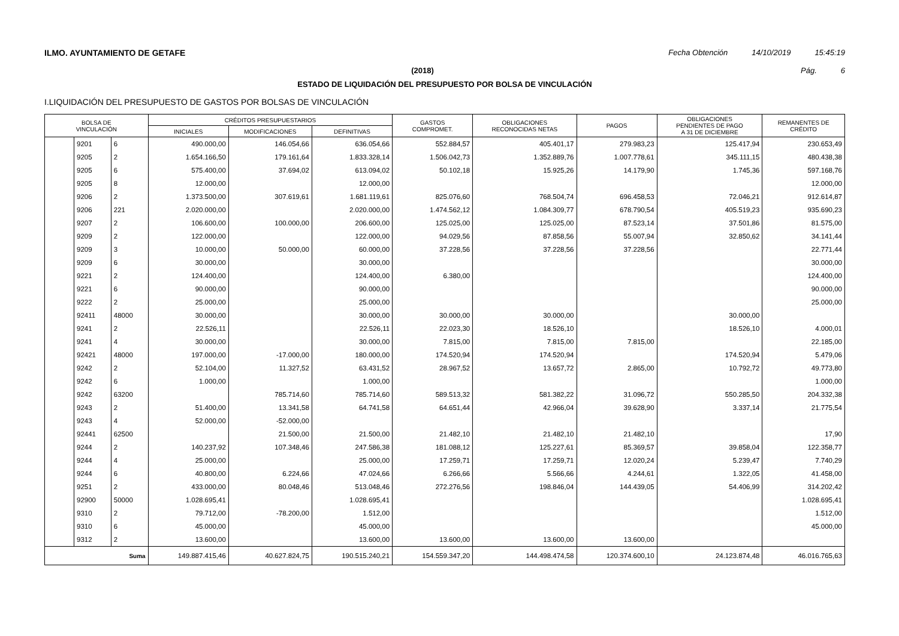ILMO. AYUNTAMIENTO DE GETAFE Fecha Obtención 14/10/2019 15:45:19
(2018) Pág. 6
ESTADO DE LIQUIDACIÓN DEL PRESUPUESTO POR BOLSA DE VINCULACIÓN
I.LIQUIDACIÓN DEL PRESUPUESTO DE GASTOS POR BOLSAS DE VINCULACIÓN
| BOLSA DE VINCULACIÓN | | | CRÉDITOS PRESUPUESTARIOS | | | GASTOS COMPROMET. | OBLIGACIONES RECONOCIDAS NETAS | PAGOS | OBLIGACIONES PENDIENTES DE PAGO A 31 DE DICIEMBRE | REMANENTES DE CRÉDITO |
| --- | --- | --- | --- | --- | --- | --- | --- | --- | --- | --- |
| | | | INICIALES | MODIFICACIONES | DEFINITIVAS | | | | | |
| | 9201 | 6 | 490.000,00 | 146.054,66 | 636.054,66 | 552.884,57 | 405.401,17 | 279.983,23 | 125.417,94 | 230.653,49 |
| | 9205 | 2 | 1.654.166,50 | 179.161,64 | 1.833.328,14 | 1.506.042,73 | 1.352.889,76 | 1.007.778,61 | 345.111,15 | 480.438,38 |
| | 9205 | 6 | 575.400,00 | 37.694,02 | 613.094,02 | 50.102,18 | 15.925,26 | 14.179,90 | 1.745,36 | 597.168,76 |
| | 9205 | 8 | 12.000,00 | | 12.000,00 | | | | | 12.000,00 |
| | 9206 | 2 | 1.373.500,00 | 307.619,61 | 1.681.119,61 | 825.076,60 | 768.504,74 | 696.458,53 | 72.046,21 | 912.614,87 |
| | 9206 | 221 | 2.020.000,00 | | 2.020.000,00 | 1.474.562,12 | 1.084.309,77 | 678.790,54 | 405.519,23 | 935.690,23 |
| | 9207 | 2 | 106.600,00 | 100.000,00 | 206.600,00 | 125.025,00 | 125.025,00 | 87.523,14 | 37.501,86 | 81.575,00 |
| | 9209 | 2 | 122.000,00 | | 122.000,00 | 94.029,56 | 87.858,56 | 55.007,94 | 32.850,62 | 34.141,44 |
| | 9209 | 3 | 10.000,00 | 50.000,00 | 60.000,00 | 37.228,56 | 37.228,56 | 37.228,56 | | 22.771,44 |
| | 9209 | 6 | 30.000,00 | | 30.000,00 | | | | | 30.000,00 |
| | 9221 | 2 | 124.400,00 | | 124.400,00 | 6.380,00 | | | | 124.400,00 |
| | 9221 | 6 | 90.000,00 | | 90.000,00 | | | | | 90.000,00 |
| | 9222 | 2 | 25.000,00 | | 25.000,00 | | | | | 25.000,00 |
| | 92411 | 48000 | 30.000,00 | | 30.000,00 | 30.000,00 | 30.000,00 | | 30.000,00 | |
| | 9241 | 2 | 22.526,11 | | 22.526,11 | 22.023,30 | 18.526,10 | | 18.526,10 | 4.000,01 |
| | 9241 | 4 | 30.000,00 | | 30.000,00 | 7.815,00 | 7.815,00 | 7.815,00 | | 22.185,00 |
| | 92421 | 48000 | 197.000,00 | -17.000,00 | 180.000,00 | 174.520,94 | 174.520,94 | | 174.520,94 | 5.479,06 |
| | 9242 | 2 | 52.104,00 | 11.327,52 | 63.431,52 | 28.967,52 | 13.657,72 | 2.865,00 | 10.792,72 | 49.773,80 |
| | 9242 | 6 | 1.000,00 | | 1.000,00 | | | | | 1.000,00 |
| | 9242 | 63200 | | 785.714,60 | 785.714,60 | 589.513,32 | 581.382,22 | 31.096,72 | 550.285,50 | 204.332,38 |
| | 9243 | 2 | 51.400,00 | 13.341,58 | 64.741,58 | 64.651,44 | 42.966,04 | 39.628,90 | 3.337,14 | 21.775,54 |
| | 9243 | 4 | 52.000,00 | -52.000,00 | | | | | | |
| | 92441 | 62500 | | 21.500,00 | 21.500,00 | 21.482,10 | 21.482,10 | 21.482,10 | | 17,90 |
| | 9244 | 2 | 140.237,92 | 107.348,46 | 247.586,38 | 181.088,12 | 125.227,61 | 85.369,57 | 39.858,04 | 122.358,77 |
| | 9244 | 4 | 25.000,00 | | 25.000,00 | 17.259,71 | 17.259,71 | 12.020,24 | 5.239,47 | 7.740,29 |
| | 9244 | 6 | 40.800,00 | 6.224,66 | 47.024,66 | 6.266,66 | 5.566,66 | 4.244,61 | 1.322,05 | 41.458,00 |
| | 9251 | 2 | 433.000,00 | 80.048,46 | 513.048,46 | 272.276,56 | 198.846,04 | 144.439,05 | 54.406,99 | 314.202,42 |
| | 92900 | 50000 | 1.028.695,41 | | 1.028.695,41 | | | | | 1.028.695,41 |
| | 9310 | 2 | 79.712,00 | -78.200,00 | 1.512,00 | | | | | 1.512,00 |
| | 9310 | 6 | 45.000,00 | | 45.000,00 | | | | | 45.000,00 |
| | 9312 | 2 | 13.600,00 | | 13.600,00 | 13.600,00 | 13.600,00 | 13.600,00 | | |
| Suma | | | 149.887.415,46 | 40.627.824,75 | 190.515.240,21 | 154.559.347,20 | 144.498.474,58 | 120.374.600,10 | 24.123.874,48 | 46.016.765,63 |